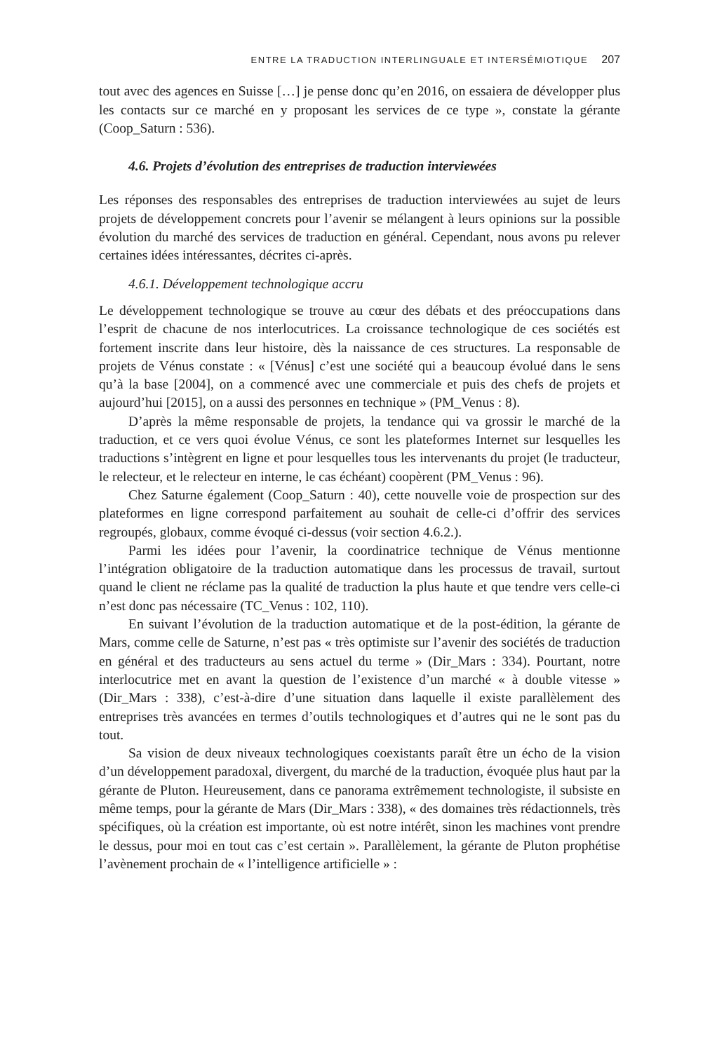ENTRE LA TRADUCTION INTERLINGUALE ET INTERSÉMIOTIQUE 207
tout avec des agences en Suisse […] je pense donc qu’en 2016, on essaiera de développer plus les contacts sur ce marché en y proposant les services de ce type », constate la gérante (Coop_Saturn : 536).
4.6. Projets d’évolution des entreprises de traduction interviewées
Les réponses des responsables des entreprises de traduction interviewées au sujet de leurs projets de développement concrets pour l’avenir se mélangent à leurs opinions sur la possible évolution du marché des services de traduction en général. Cependant, nous avons pu relever certaines idées intéressantes, décrites ci-après.
4.6.1. Développement technologique accru
Le développement technologique se trouve au cœur des débats et des préoccupations dans l’esprit de chacune de nos interlocutrices. La croissance technologique de ces sociétés est fortement inscrite dans leur histoire, dès la naissance de ces structures. La responsable de projets de Vénus constate : « [Vénus] c’est une société qui a beaucoup évolué dans le sens qu’à la base [2004], on a commencé avec une commerciale et puis des chefs de projets et aujourd’hui [2015], on a aussi des personnes en technique » (PM_Venus : 8).
D’après la même responsable de projets, la tendance qui va grossir le marché de la traduction, et ce vers quoi évolue Vénus, ce sont les plateformes Internet sur lesquelles les traductions s’intègrent en ligne et pour lesquelles tous les intervenants du projet (le traducteur, le relecteur, et le relecteur en interne, le cas échéant) coopèrent (PM_Venus : 96).
Chez Saturne également (Coop_Saturn : 40), cette nouvelle voie de prospection sur des plateformes en ligne correspond parfaitement au souhait de celle-ci d’offrir des services regroupés, globaux, comme évoqué ci-dessus (voir section 4.6.2.).
Parmi les idées pour l’avenir, la coordinatrice technique de Vénus mentionne l’intégration obligatoire de la traduction automatique dans les processus de travail, surtout quand le client ne réclame pas la qualité de traduction la plus haute et que tendre vers celle-ci n’est donc pas nécessaire (TC_Venus : 102, 110).
En suivant l’évolution de la traduction automatique et de la post-édition, la gérante de Mars, comme celle de Saturne, n’est pas « très optimiste sur l’avenir des sociétés de traduction en général et des traducteurs au sens actuel du terme » (Dir_Mars : 334). Pourtant, notre interlocutrice met en avant la question de l’existence d’un marché « à double vitesse » (Dir_Mars : 338), c’est-à-dire d’une situation dans laquelle il existe parallèlement des entreprises très avancées en termes d’outils technologiques et d’autres qui ne le sont pas du tout.
Sa vision de deux niveaux technologiques coexistants paraît être un écho de la vision d’un développement paradoxal, divergent, du marché de la traduction, évoquée plus haut par la gérante de Pluton. Heureusement, dans ce panorama extrêmement technologiste, il subsiste en même temps, pour la gérante de Mars (Dir_Mars : 338), « des domaines très rédactionnels, très spécifiques, où la création est importante, où est notre intérêt, sinon les machines vont prendre le dessus, pour moi en tout cas c’est certain ». Parallèlement, la gérante de Pluton prophétise l’avènement prochain de « l’intelligence artificielle » :